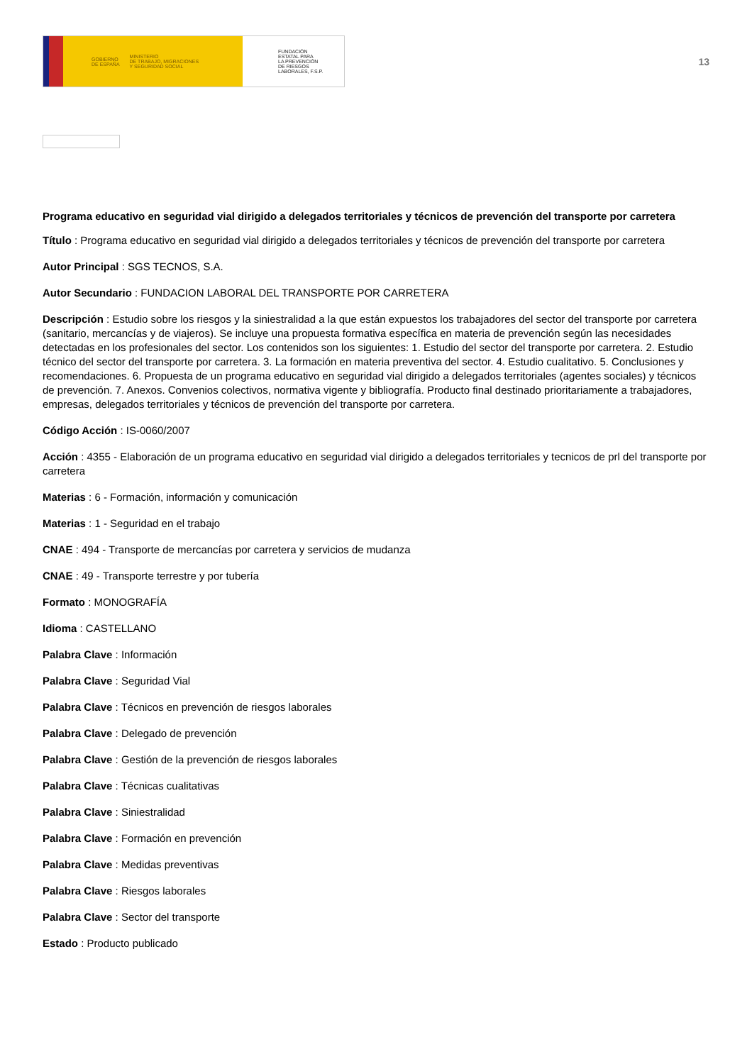GOBIERNO
DE ESPAÑA MINISTERIO
DE TRABAJO, MIGRACIONES
Y SEGURIDAD SOCIAL
FUNDACIÓN
ESTATAL PARA
LA PREVENCIÓN
DE RIESGOS
LABORALES, F.S.P.
13
Programa educativo en seguridad vial dirigido a delegados territoriales y técnicos de prevención del transporte por carretera
Título : Programa educativo en seguridad vial dirigido a delegados territoriales y técnicos de prevención del transporte por carretera
Autor Principal : SGS TECNOS, S.A.
Autor Secundario : FUNDACION LABORAL DEL TRANSPORTE POR CARRETERA
Descripción : Estudio sobre los riesgos y la siniestralidad a la que están expuestos los trabajadores del sector del transporte por carretera (sanitario, mercancías y de viajeros). Se incluye una propuesta formativa específica en materia de prevención según las necesidades detectadas en los profesionales del sector. Los contenidos son los siguientes: 1. Estudio del sector del transporte por carretera. 2. Estudio técnico del sector del transporte por carretera. 3. La formación en materia preventiva del sector. 4. Estudio cualitativo. 5. Conclusiones y recomendaciones. 6. Propuesta de un programa educativo en seguridad vial dirigido a delegados territoriales (agentes sociales) y técnicos de prevención. 7. Anexos. Convenios colectivos, normativa vigente y bibliografía. Producto final destinado prioritariamente a trabajadores, empresas, delegados territoriales y técnicos de prevención del transporte por carretera.
Código Acción : IS-0060/2007
Acción : 4355 - Elaboración de un programa educativo en seguridad vial dirigido a delegados territoriales y tecnicos de prl del transporte por carretera
Materias : 6 - Formación, información y comunicación
Materias : 1 - Seguridad en el trabajo
CNAE : 494 - Transporte de mercancías por carretera y servicios de mudanza
CNAE : 49 - Transporte terrestre y por tubería
Formato : MONOGRAFÍA
Idioma : CASTELLANO
Palabra Clave : Información
Palabra Clave : Seguridad Vial
Palabra Clave : Técnicos en prevención de riesgos laborales
Palabra Clave : Delegado de prevención
Palabra Clave : Gestión de la prevención de riesgos laborales
Palabra Clave : Técnicas cualitativas
Palabra Clave : Siniestralidad
Palabra Clave : Formación en prevención
Palabra Clave : Medidas preventivas
Palabra Clave : Riesgos laborales
Palabra Clave : Sector del transporte
Estado : Producto publicado